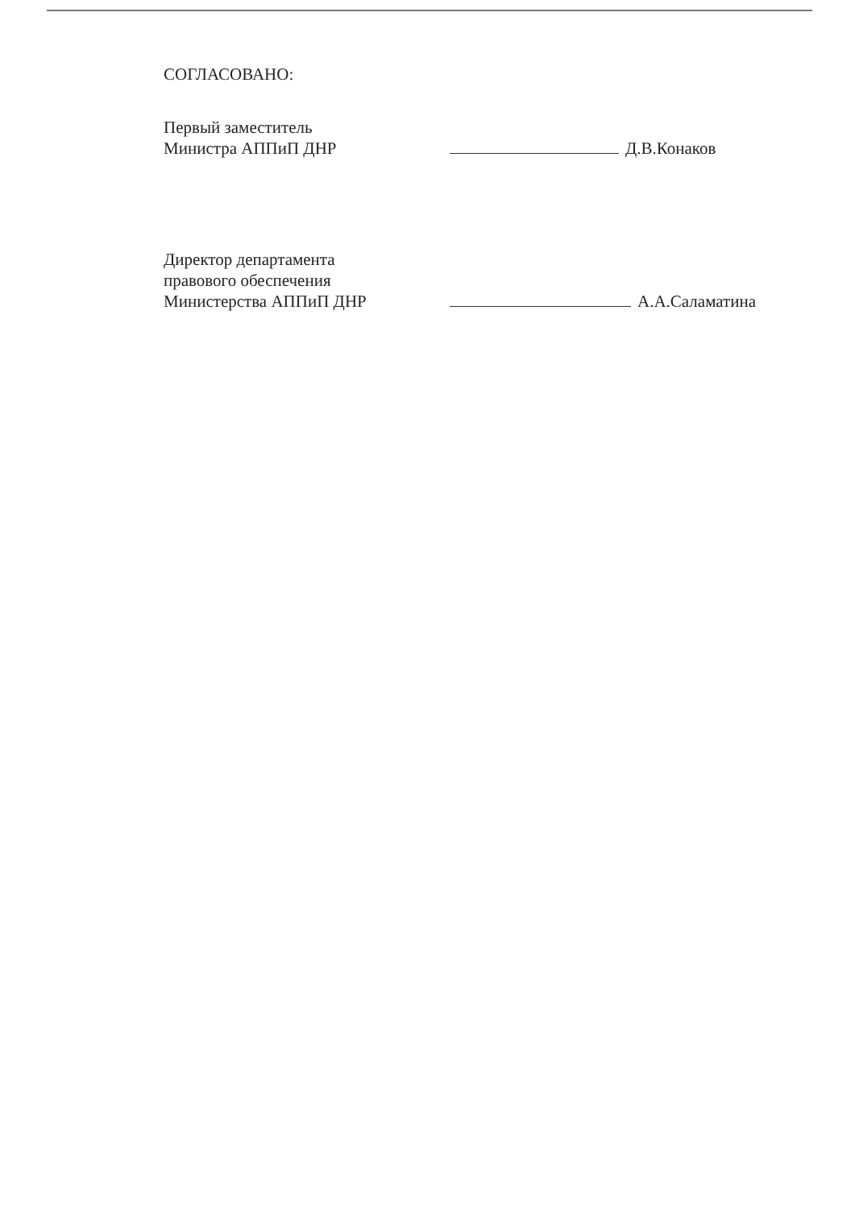СОГЛАСОВАНО:
Первый заместитель
Министра АППиП ДНР
Д.В.Конаков
Директор департамента
правового обеспечения
Министерства АППиП ДНР
А.А.Саламатина